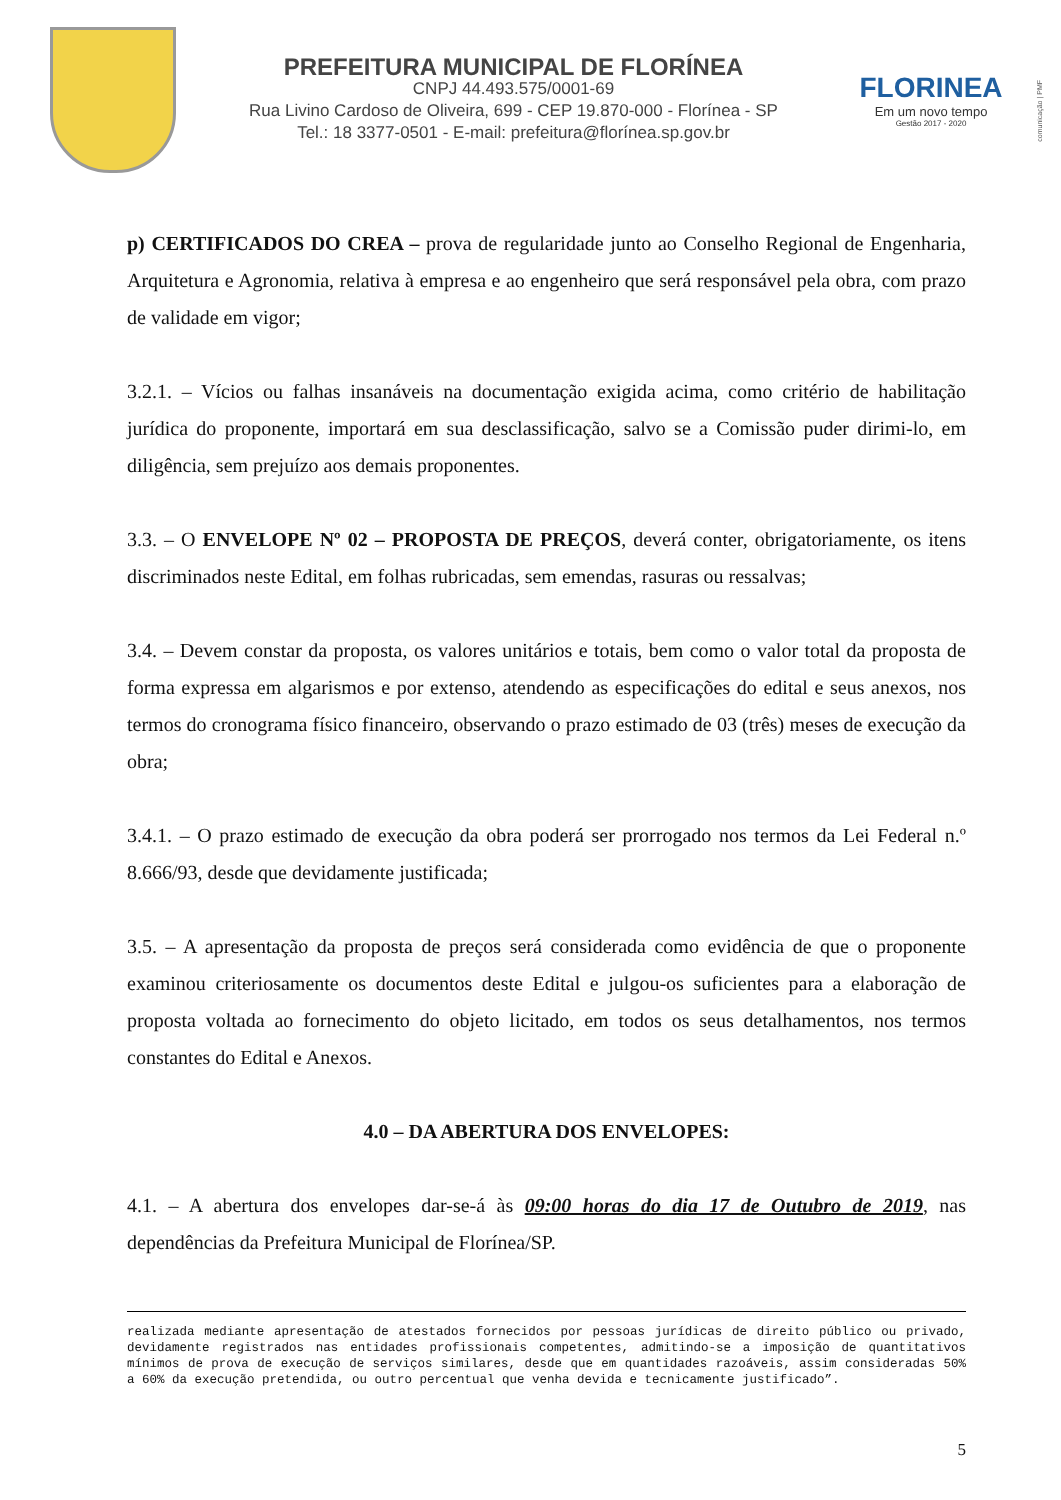PREFEITURA MUNICIPAL DE FLORÍNEA
CNPJ 44.493.575/0001-69
Rua Livino Cardoso de Oliveira, 699 - CEP 19.870-000 - Florínea - SP
Tel.: 18 3377-0501 - E-mail: prefeitura@florínea.sp.gov.br
FLORINEA
Em um novo tempo
Gestão 2017 - 2020
comunicação | PMF
p) CERTIFICADOS DO CREA – prova de regularidade junto ao Conselho Regional de Engenharia, Arquitetura e Agronomia, relativa à empresa e ao engenheiro que será responsável pela obra, com prazo de validade em vigor;
3.2.1. – Vícios ou falhas insanáveis na documentação exigida acima, como critério de habilitação jurídica do proponente, importará em sua desclassificação, salvo se a Comissão puder dirimi-lo, em diligência, sem prejuízo aos demais proponentes.
3.3. – O ENVELOPE Nº 02 – PROPOSTA DE PREÇOS, deverá conter, obrigatoriamente, os itens discriminados neste Edital, em folhas rubricadas, sem emendas, rasuras ou ressalvas;
3.4. – Devem constar da proposta, os valores unitários e totais, bem como o valor total da proposta de forma expressa em algarismos e por extenso, atendendo as especificações do edital e seus anexos, nos termos do cronograma físico financeiro, observando o prazo estimado de 03 (três) meses de execução da obra;
3.4.1. – O prazo estimado de execução da obra poderá ser prorrogado nos termos da Lei Federal n.º 8.666/93, desde que devidamente justificada;
3.5. – A apresentação da proposta de preços será considerada como evidência de que o proponente examinou criteriosamente os documentos deste Edital e julgou-os suficientes para a elaboração de proposta voltada ao fornecimento do objeto licitado, em todos os seus detalhamentos, nos termos constantes do Edital e Anexos.
4.0 – DA ABERTURA DOS ENVELOPES:
4.1. – A abertura dos envelopes dar-se-á às 09:00 horas do dia 17 de Outubro de 2019, nas dependências da Prefeitura Municipal de Florínea/SP.
realizada mediante apresentação de atestados fornecidos por pessoas jurídicas de direito público ou privado, devidamente registrados nas entidades profissionais competentes, admitindo-se a imposição de quantitativos mínimos de prova de execução de serviços similares, desde que em quantidades razoáveis, assim consideradas 50% a 60% da execução pretendida, ou outro percentual que venha devida e tecnicamente justificado”.
5